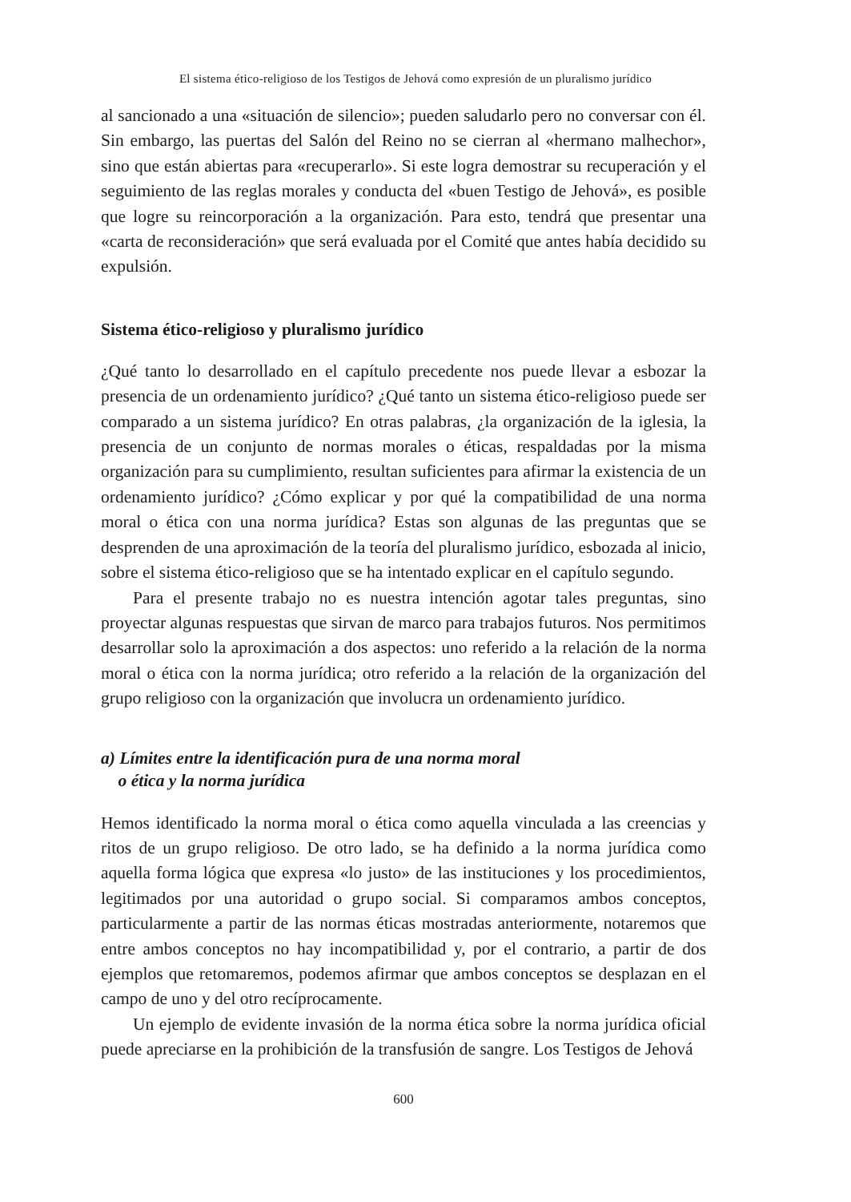El sistema ético-religioso de los Testigos de Jehová como expresión de un pluralismo jurídico
al sancionado a una «situación de silencio»; pueden saludarlo pero no conversar con él. Sin embargo, las puertas del Salón del Reino no se cierran al «hermano malhechor», sino que están abiertas para «recuperarlo». Si este logra demostrar su recuperación y el seguimiento de las reglas morales y conducta del «buen Testigo de Jehová», es posible que logre su reincorporación a la organización. Para esto, tendrá que presentar una «carta de reconsideración» que será evaluada por el Comité que antes había decidido su expulsión.
Sistema ético-religioso y pluralismo jurídico
¿Qué tanto lo desarrollado en el capítulo precedente nos puede llevar a esbozar la presencia de un ordenamiento jurídico? ¿Qué tanto un sistema ético-religioso puede ser comparado a un sistema jurídico? En otras palabras, ¿la organización de la iglesia, la presencia de un conjunto de normas morales o éticas, respaldadas por la misma organización para su cumplimiento, resultan suficientes para afirmar la existencia de un ordenamiento jurídico? ¿Cómo explicar y por qué la compatibilidad de una norma moral o ética con una norma jurídica? Estas son algunas de las preguntas que se desprenden de una aproximación de la teoría del pluralismo jurídico, esbozada al inicio, sobre el sistema ético-religioso que se ha intentado explicar en el capítulo segundo.
Para el presente trabajo no es nuestra intención agotar tales preguntas, sino proyectar algunas respuestas que sirvan de marco para trabajos futuros. Nos permitimos desarrollar solo la aproximación a dos aspectos: uno referido a la relación de la norma moral o ética con la norma jurídica; otro referido a la relación de la organización del grupo religioso con la organización que involucra un ordenamiento jurídico.
a) Límites entre la identificación pura de una norma moral
o ética y la norma jurídica
Hemos identificado la norma moral o ética como aquella vinculada a las creencias y ritos de un grupo religioso. De otro lado, se ha definido a la norma jurídica como aquella forma lógica que expresa «lo justo» de las instituciones y los procedimientos, legitimados por una autoridad o grupo social. Si comparamos ambos conceptos, particularmente a partir de las normas éticas mostradas anteriormente, notaremos que entre ambos conceptos no hay incompatibilidad y, por el contrario, a partir de dos ejemplos que retomaremos, podemos afirmar que ambos conceptos se desplazan en el campo de uno y del otro recíprocamente.
Un ejemplo de evidente invasión de la norma ética sobre la norma jurídica oficial puede apreciarse en la prohibición de la transfusión de sangre. Los Testigos de Jehová
600